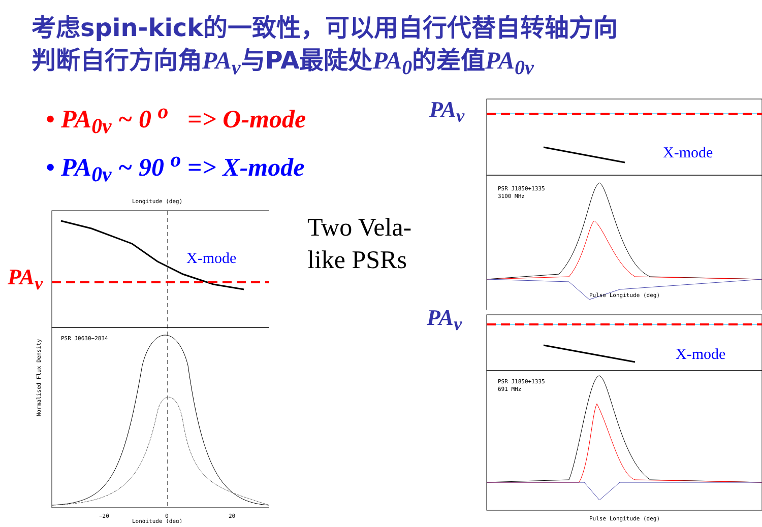考虑spin-kick的一致性，可以用自行代替自转轴方向
判断自行方向角PA<sub>v</sub>与PA最陡处PA<sub>0</sub>的差值PA<sub>0v</sub>
• PA<sub>0v</sub> ~ 0 <sup>o</sup> => O-mode
• PA<sub>0v</sub> ~ 90 <sup>o</sup> => X-mode
Two Vela-
like PSRs
PA<sub>v</sub>
PA<sub>v</sub>
PA<sub>v</sub>
Longitude (deg)
X-mode
PSR J0630−2834
Normalised Flux Density
−20
0
20
Longitude (deg)
X-mode
PSR J1850+1335
3100 MHz
Pulse Longitude (deg)
X-mode
PSR J1850+1335
691 MHz
Pulse Longitude (deg)